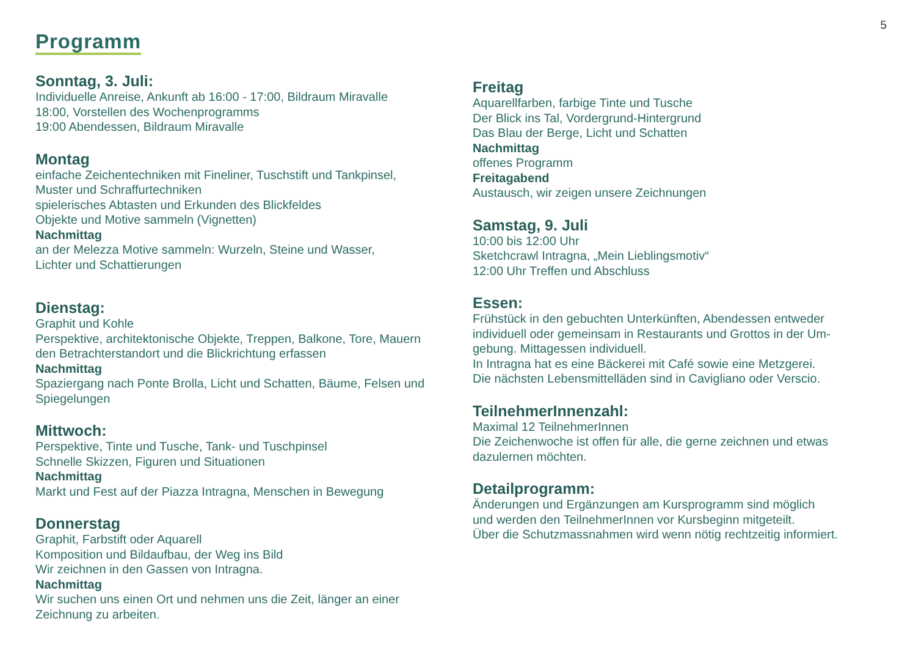5
Programm
Sonntag, 3. Juli:
Individuelle Anreise, Ankunft ab 16:00 - 17:00, Bildraum Miravalle
18:00, Vorstellen des Wochenprogramms
19:00 Abendessen, Bildraum Miravalle
Montag
einfache Zeichentechniken mit Fineliner, Tuschstift und Tankpinsel,
Muster und Schraffurtechniken
spielerisches Abtasten und Erkunden des Blickfeldes
Objekte und Motive sammeln (Vignetten)
Nachmittag
an der Melezza Motive sammeln: Wurzeln, Steine und Wasser,
Lichter und Schattierungen
Dienstag:
Graphit und Kohle
Perspektive, architektonische Objekte, Treppen, Balkone, Tore, Mauern
den Betrachterstandort und die Blickrichtung erfassen
Nachmittag
Spaziergang nach Ponte Brolla, Licht und Schatten, Bäume, Felsen und
Spiegelungen
Mittwoch:
Perspektive, Tinte und Tusche, Tank- und Tuschpinsel
Schnelle Skizzen, Figuren und Situationen
Nachmittag
Markt und Fest auf der Piazza Intragna, Menschen in Bewegung
Donnerstag
Graphit, Farbstift oder Aquarell
Komposition und Bildaufbau, der Weg ins Bild
Wir zeichnen in den Gassen von Intragna.
Nachmittag
Wir suchen uns einen Ort und nehmen uns die Zeit, länger an einer
Zeichnung zu arbeiten.
Freitag
Aquarellfarben, farbige Tinte und Tusche
Der Blick ins Tal, Vordergrund-Hintergrund
Das Blau der Berge, Licht und Schatten
Nachmittag
offenes Programm
Freitagabend
Austausch, wir zeigen unsere Zeichnungen
Samstag, 9. Juli
10:00 bis 12:00 Uhr
Sketchcrawl Intragna, „Mein Lieblingsmotiv“
12:00 Uhr Treffen und Abschluss
Essen:
Frühstück in den gebuchten Unterkünften, Abendessen entweder
individuell oder gemeinsam in Restaurants und Grottos in der Um-
gebung. Mittagessen individuell.
In Intragna hat es eine Bäckerei mit Café sowie eine Metzgerei.
Die nächsten Lebensmittelläden sind in Cavigliano oder Verscio.
TeilnehmerInnenzahl:
Maximal 12 TeilnehmerInnen
Die Zeichenwoche ist offen für alle, die gerne zeichnen und etwas
dazulernen möchten.
Detailprogramm:
Änderungen und Ergänzungen am Kursprogramm sind möglich
und werden den TeilnehmerInnen vor Kursbeginn mitgeteilt.
Über die Schutzmassnahmen wird wenn nötig rechtzeitig informiert.